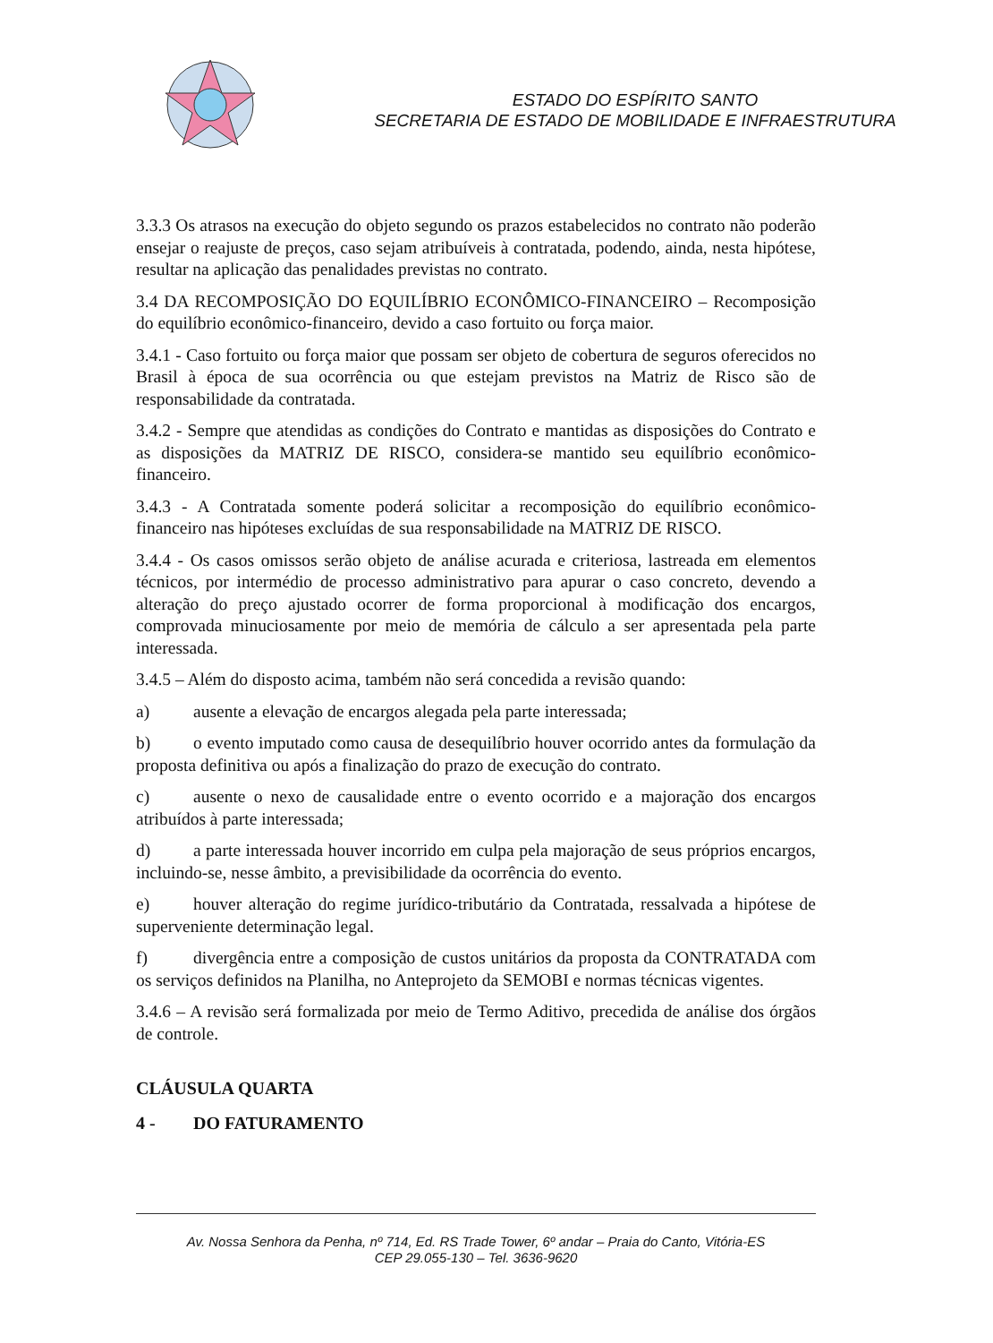ESTADO DO ESPÍRITO SANTO
SECRETARIA DE ESTADO DE MOBILIDADE E INFRAESTRUTURA
3.3.3 Os atrasos na execução do objeto segundo os prazos estabelecidos no contrato não poderão ensejar o reajuste de preços, caso sejam atribuíveis à contratada, podendo, ainda, nesta hipótese, resultar na aplicação das penalidades previstas no contrato.
3.4 DA RECOMPOSIÇÃO DO EQUILÍBRIO ECONÔMICO-FINANCEIRO – Recomposição do equilíbrio econômico-financeiro, devido a caso fortuito ou força maior.
3.4.1 - Caso fortuito ou força maior que possam ser objeto de cobertura de seguros oferecidos no Brasil à época de sua ocorrência ou que estejam previstos na Matriz de Risco são de responsabilidade da contratada.
3.4.2 - Sempre que atendidas as condições do Contrato e mantidas as disposições do Contrato e as disposições da MATRIZ DE RISCO, considera-se mantido seu equilíbrio econômico-financeiro.
3.4.3 - A Contratada somente poderá solicitar a recomposição do equilíbrio econômico-financeiro nas hipóteses excluídas de sua responsabilidade na MATRIZ DE RISCO.
3.4.4 - Os casos omissos serão objeto de análise acurada e criteriosa, lastreada em elementos técnicos, por intermédio de processo administrativo para apurar o caso concreto, devendo a alteração do preço ajustado ocorrer de forma proporcional à modificação dos encargos, comprovada minuciosamente por meio de memória de cálculo a ser apresentada pela parte interessada.
3.4.5 – Além do disposto acima, também não será concedida a revisão quando:
a) ausente a elevação de encargos alegada pela parte interessada;
b) o evento imputado como causa de desequilíbrio houver ocorrido antes da formulação da proposta definitiva ou após a finalização do prazo de execução do contrato.
c) ausente o nexo de causalidade entre o evento ocorrido e a majoração dos encargos atribuídos à parte interessada;
d) a parte interessada houver incorrido em culpa pela majoração de seus próprios encargos, incluindo-se, nesse âmbito, a previsibilidade da ocorrência do evento.
e) houver alteração do regime jurídico-tributário da Contratada, ressalvada a hipótese de superveniente determinação legal.
f) divergência entre a composição de custos unitários da proposta da CONTRATADA com os serviços definidos na Planilha, no Anteprojeto da SEMOBI e normas técnicas vigentes.
3.4.6 – A revisão será formalizada por meio de Termo Aditivo, precedida de análise dos órgãos de controle.
CLÁUSULA QUARTA
4 - DO FATURAMENTO
Av. Nossa Senhora da Penha, nº 714, Ed. RS Trade Tower, 6º andar – Praia do Canto, Vitória-ES
CEP 29.055-130 – Tel. 3636-9620